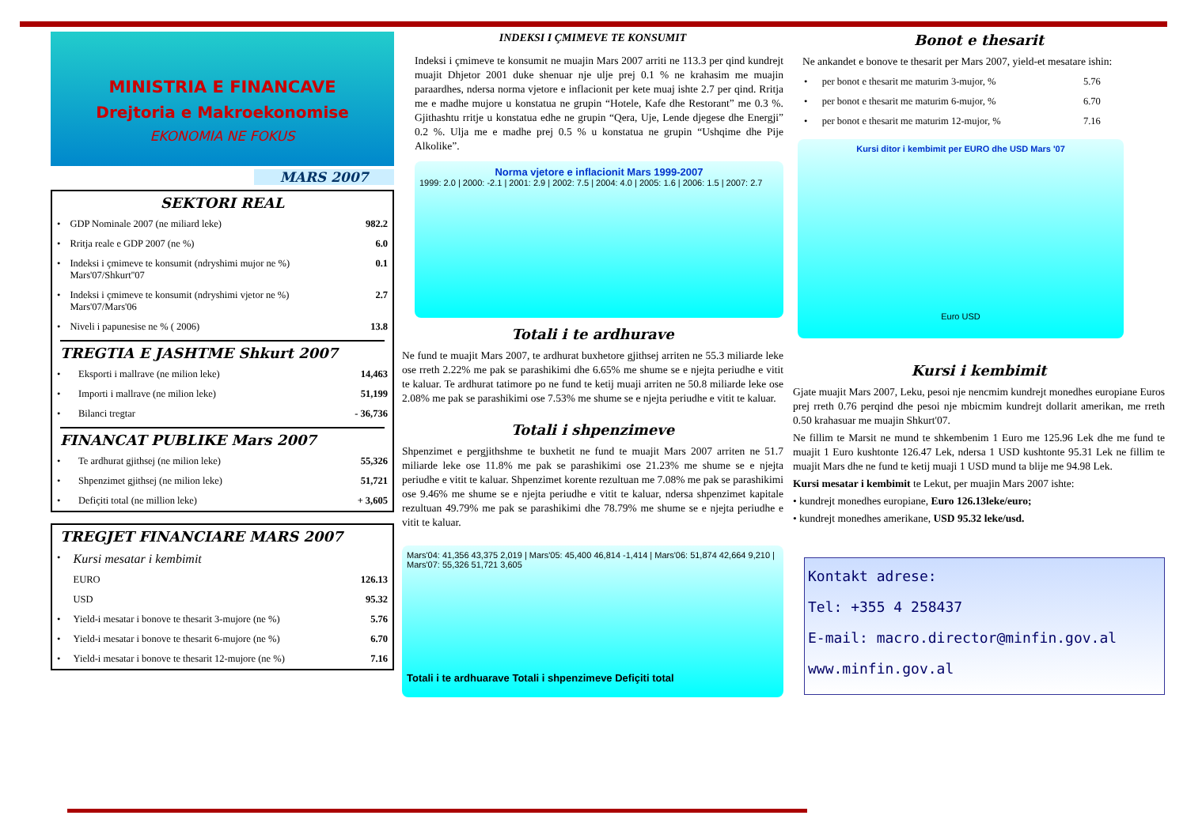MINISTRIA E FINANCAVE
Drejtoria e Makroekonomise
EKONOMIA NE FOKUS
MARS 2007
SEKTORI REAL
| • | GDP Nominale 2007 (ne miliard leke) | 982.2 |
| • | Rritja reale e GDP 2007 (ne %) | 6.0 |
| • | Indeksi i çmimeve te konsumit (ndryshimi mujor ne %) Mars'07/Shkurt''07 | 0.1 |
| • | Indeksi i çmimeve te konsumit (ndryshimi vjetor ne %) Mars'07/Mars'06 | 2.7 |
| • | Niveli i papunesise ne % ( 2006) | 13.8 |
TREGTIA E JASHTME Shkurt 2007
| • | Eksporti i mallrave (ne milion leke) | 14,463 |
| • | Importi i mallrave (ne milion leke) | 51,199 |
| • | Bilanci tregtar | - 36,736 |
FINANCAT PUBLIKE Mars 2007
| • | Te ardhurat gjithsej (ne milion leke) | 55,326 |
| • | Shpenzimet gjithsej (ne milion leke) | 51,721 |
| • | Defiçiti total (ne million leke) | + 3,605 |
TREGJET FINANCIARE MARS 2007
| • | Kursi mesatar i kembimit | |
| | EURO | 126.13 |
| | USD | 95.32 |
| • | Yield-i mesatar i bonove te thesarit 3-mujore (ne %) | 5.76 |
| • | Yield-i mesatar i bonove te thesarit 6-mujore (ne %) | 6.70 |
| • | Yield-i mesatar i bonove te thesarit 12-mujore (ne %) | 7.16 |
INDEKSI I ÇMIMEVE TE KONSUMIT
Indeksi i çmimeve te konsumit ne muajin Mars 2007 arriti ne 113.3 per qind kundrejt muajit Dhjetor 2001 duke shenuar nje ulje prej 0.1 % ne krahasim me muajin paraardhes, ndersa norma vjetore e inflacionit per kete muaj ishte 2.7 per qind. Rritja me e madhe mujore u konstatua ne grupin “Hotele, Kafe dhe Restorant” me 0.3 %. Gjithashtu rritje u konstatua edhe ne grupin “Qera, Uje, Lende djegese dhe Energji” 0.2 %. Ulja me e madhe prej 0.5 % u konstatua ne grupin “Ushqime dhe Pije Alkolike”.
Norma vjetore e inflacionit Mars 1999-2007
1999: 2.0 | 2000: -2.1 | 2001: 2.9 | 2002: 7.5 | 2004: 4.0 | 2005: 1.6 | 2006: 1.5 | 2007: 2.7
Totali i te ardhurave
Ne fund te muajit Mars 2007, te ardhurat buxhetore gjithsej arriten ne 55.3 miliarde leke ose rreth 2.22% me pak se parashikimi dhe 6.65% me shume se e njejta periudhe e vitit te kaluar. Te ardhurat tatimore po ne fund te ketij muaji arriten ne 50.8 miliarde leke ose 2.08% me pak se parashikimi ose 7.53% me shume se e njejta periudhe e vitit te kaluar.
Totali i shpenzimeve
Shpenzimet e pergjithshme te buxhetit ne fund te muajit Mars 2007 arriten ne 51.7 miliarde leke ose 11.8% me pak se parashikimi ose 21.23% me shume se e njejta periudhe e vitit te kaluar. Shpenzimet korente rezultuan me 7.08% me pak se parashikimi ose 9.46% me shume se e njejta periudhe e vitit te kaluar, ndersa shpenzimet kapitale rezultuan 49.79% me pak se parashikimi dhe 78.79% me shume se e njejta periudhe e vitit te kaluar.
Mars'04: 41,356 43,375 2,019 | Mars'05: 45,400 46,814 -1,414 | Mars'06: 51,874 42,664 9,210 | Mars'07: 55,326 51,721 3,605
Totali i te ardhuarave Totali i shpenzimeve Defiçiti total
Bonot e thesarit
Ne ankandet e bonove te thesarit per Mars 2007, yield-et mesatare ishin:
| • | per bonot e thesarit me maturim 3-mujor, % | 5.76 |
| • | per bonot e thesarit me maturim 6-mujor, % | 6.70 |
| • | per bonot e thesarit me maturim 12-mujor, % | 7.16 |
Kursi ditor i kembimit per EURO dhe USD Mars '07
Euro USD
Kursi i kembimit
Gjate muajit Mars 2007, Leku, pesoi nje nencmim kundrejt monedhes europiane Euros prej rreth 0.76 perqind dhe pesoi nje mbicmim kundrejt dollarit amerikan, me rreth 0.50 krahasuar me muajin Shkurt'07.
Ne fillim te Marsit ne mund te shkembenim 1 Euro me 125.96 Lek dhe me fund te muajit 1 Euro kushtonte 126.47 Lek, ndersa 1 USD kushtonte 95.31 Lek ne fillim te muajit Mars dhe ne fund te ketij muaji 1 USD mund ta blije me 94.98 Lek.
Kursi mesatar i kembimit te Lekut, per muajin Mars 2007 ishte:
• kundrejt monedhes europiane, Euro 126.13leke/euro;
• kundrejt monedhes amerikane, USD 95.32 leke/usd.
Kontakt adrese:
Tel: +355 4 258437
E-mail: macro.director@minfin.gov.al
www.minfin.gov.al